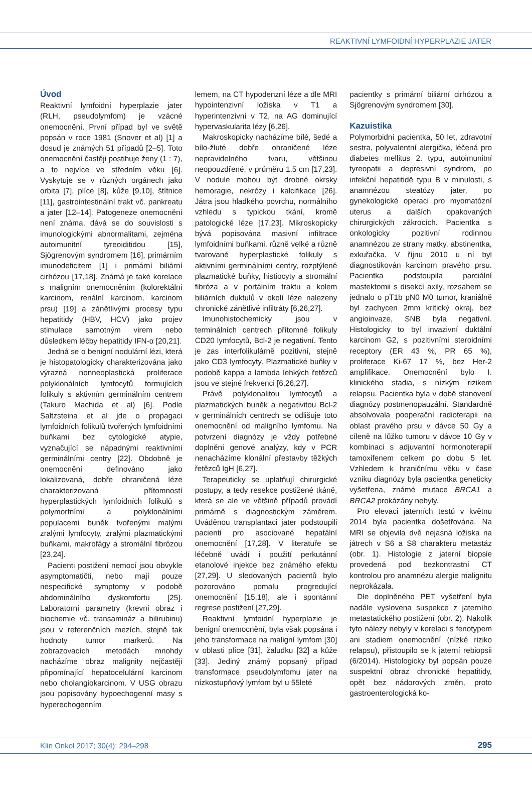REAKTIVNÍ LYMFOIDNÍ HYPERPLAZIE JATER
Úvod
Reaktivní lymfoidní hyperplazie jater (RLH, pseudolymfom) je vzácné onemocnění. První případ byl ve světě popsán v roce 1981 (Snover et al) [1] a dosud je známých 51 případů [2–5]. Toto onemocnění častěji postihuje ženy (1 : 7), a to nejvíce ve středním věku [6]. Vyskytuje se v různých orgánech jako orbita [7], plíce [8], kůže [9,10], štítnice [11], gastrointestinální trakt vč. pankreatu a jater [12–14]. Patogeneze onemocnění není známa, dává se do souvislosti s imunologickými abnormalitami, zejména autoimunitní tyreoiditidou [15], Sjögrenovým syndromem [16], primárním imunodeficitem [1] i primární biliární cirhózou [17,18]. Známá je také korelace s maligním onemocněním (kolorektální karcinom, renální karcinom, karcinom prsu) [19] a zánětlivými procesy typu hepatitidy (HBV, HCV) jako projev stimulace samotným virem nebo důsledkem léčby hepatitidy IFN-α [20,21].
Jedná se o benigní nodulární lézi, která je histopatologicky charakterizována jako výrazná nonneoplastická proliferace polyklonálních lymfocytů formujících folikuly s aktivním germinálním centrem (Takuro Machida et al) [6]. Podle Saltzsteina et al jde o propagaci lymfoidních folikulů tvořených lymfoidními buňkami bez cytologické atypie, vyznačující se nápadnými reaktivními germinálními centry [22]. Obdobně je onemocnění definováno jako lokalizovaná, dobře ohraničená léze charakterizovaná přítomností hyperplastických lymfoidních folikulů s polymorfními a polyklonálními populacemi buněk tvořenými malými zralými lymfocyty, zralými plazmatickými buňkami, makrofágy a stromální fibrózou [23,24].
Pacienti postižení nemocí jsou obvykle asymptomatičtí, nebo mají pouze nespecifické symptomy v podobě abdominálního dyskomfortu [25]. Laboratorní parametry (krevní obraz i biochemie vč. transamináz a bilirubinu) jsou v referenčních mezích, stejně tak hodnoty tumor markerů. Na zobrazovacích metodách mnohdy nacházíme obraz malignity nejčastěji připomínající hepatocelulární karcinom nebo cholangiokarcinom. V USG obrazu jsou popisovány hypoechogenní masy s hyperechogenním
lemem, na CT hypodenzní léze a dle MRI hypointenzivní ložiska v T1 a hyperintenzivní v T2, na AG dominující hypervaskularita lézy [6,26].
Makroskopicky nacházíme bílé, šedé a bílo-žluté dobře ohraničené léze nepravidelného tvaru, většinou neopouzdřené, v průměru 1,5 cm [17,23]. V nodule mohou být drobné okrsky hemoragie, nekrózy i kalcifikace [26]. Játra jsou hladkého povrchu, normálního vzhledu s typickou tkání, kromě patologické léze [17,23]. Mikroskopicky bývá popisována masivní infiltrace lymfoidními buňkami, různě velké a různě tvarované hyperplastické folikuly s aktivními germinálními centry, rozptýlené plazmatické buňky, histiocyty a stromální fibróza a v portálním traktu a kolem biliárních duktulů v okolí léze nalezeny chronické zánětlivé infiltráty [6,26,27].
Imunohistochemicky jsou v terminálních centrech přítomné folikuly CD20 lymfocytů, Bcl-2 je negativní. Tento je zas interfolikulárně pozitivní, stejně jako CD3 lymfocyty. Plazmatické buňky v podobě kappa a lambda lehkých řetězců jsou ve stejné frekvenci [6,26,27].
Právě polyklonalitou lymfocytů a plazmatických buněk a negativitou Bcl-2 v germinálních centrech se odlišuje toto onemocnění od maligního lymfomu. Na potvrzení diagnózy je vždy potřebné doplnění genové analýzy, kdy v PCR nenacházíme klonální přestavby těžkých řetězců IgH [6,27].
Terapeuticky se uplatňují chirurgické postupy, a tedy resekce postižené tkáně, která se ale ve většině případů provádí primárně s diagnostickým záměrem. Uváděnou transplantaci jater podstoupili pacienti pro asociované hepatální onemocnění [17,28]. V literatuře se léčebně uvádí i použití perkutánní etanolové injekce bez známého efektu [27,29]. U sledovaných pacientů bylo pozorováno pomalu progredující onemocnění [15,18], ale i spontánní regrese postižení [27,29].
Reaktivní lymfoidní hyperplazie je benigní onemocnění, byla však popsána i jeho transformace na maligní lymfom [30] v oblasti plíce [31], žaludku [32] a kůže [33]. Jediný známý popsaný případ transformace pseudolymfomu jater na nízkostupňový lymfom byl u 55leté
pacientky s primární biliární cirhózou a Sjögrenovým syndromem [30].
Kazuistika
Polymorbidní pacientka, 50 let, zdravotní sestra, polyvalentní alergička, léčená pro diabetes mellitus 2. typu, autoimunitní tyreopatii a depresivní syndrom, po infekční hepatitidě typu B v minulosti, s anamnézou steatózy jater, po gynekologické operaci pro myomatózní uterus a dalších opakovaných chirurgických zákrocích. Pacientka s onkologicky pozitivní rodinnou anamnézou ze strany matky, abstinentka, exkuřačka. V říjnu 2010 u ní byl diagnostikován karcinom pravého prsu. Pacientka podstoupila parciální mastektomii s disekcí axily, rozsahem se jednalo o pT1b pN0 M0 tumor, kraniálně byl zachycen 2mm kritický okraj, bez angioinvaze, SNB byla negativní. Histologicky to byl invazivní duktální karcinom G2, s pozitivními steroidními receptory (ER 43 %, PR 65 %), proliferace Ki-67 17 %, bez Her-2 amplifikace. Onemocnění bylo I. klinického stadia, s nízkým rizikem relapsu. Pacientka byla v době stanovení diagnózy postmenopauzální. Standardně absolvovala pooperační radioterapii na oblast pravého prsu v dávce 50 Gy a cíleně na lůžko tumoru v dávce 10 Gy v kombinaci s adjuvantní hormonoterapií tamoxifenem celkem po dobu 5 let. Vzhledem k hraničnímu věku v čase vzniku diagnózy byla pacientka geneticky vyšetřena, známé mutace BRCA1 a BRCA2 prokázány nebyly.
Pro elevaci jaterních testů v květnu 2014 byla pacientka došetřována. Na MRI se objevila dvě nejasná ložiska na játrech v S6 a S8 charakteru metastáz (obr. 1). Histologie z jaterní biopsie provedená pod bezkontrastní CT kontrolou pro anamnézu alergie malignitu neprokázala.
Dle doplněného PET vyšetření byla nadále vyslovena suspekce z jaterního metastatického postižení (obr. 2). Nakolik tyto nálezy nebyly v korelaci s fenotypem ani stadiem onemocnění (nízké riziko relapsu), přistoupilo se k jaterní rebiopsii (6/2014). Histologicky byl popsán pouze suspektní obraz chronické hepatitidy, opět bez nádorových změn, proto gastroenterologická ko-
Klin Onkol 2017; 30(4): 294–298 295